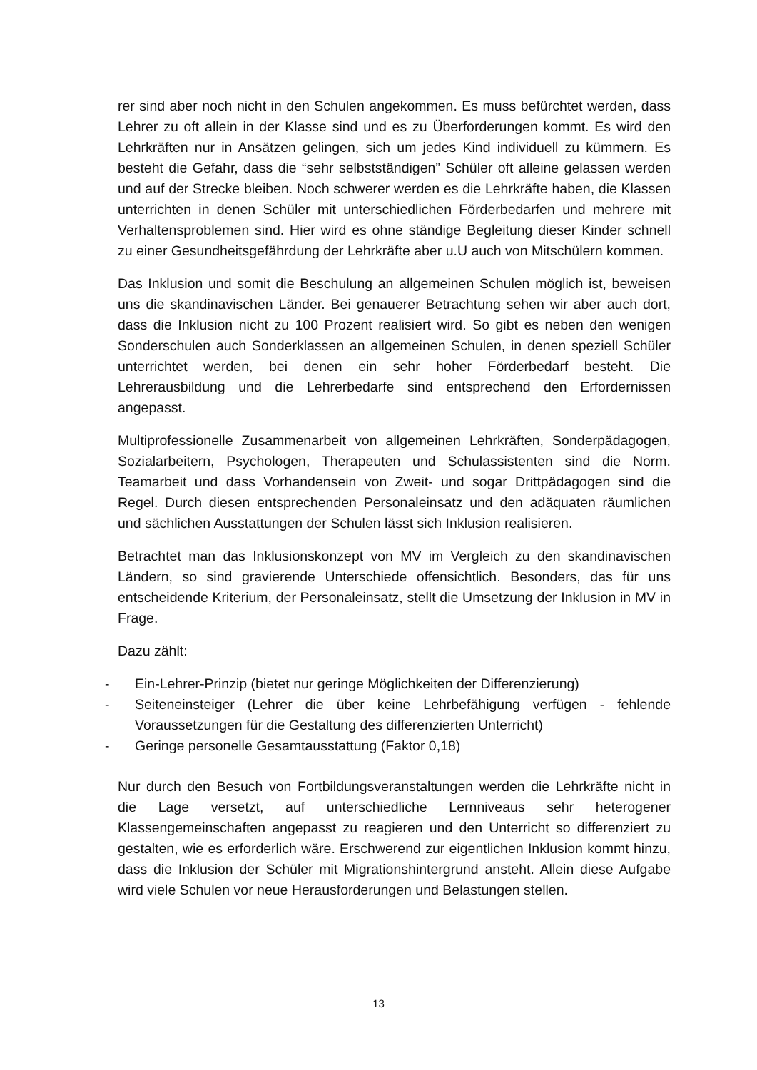rer sind aber noch nicht in den Schulen angekommen. Es muss befürchtet werden, dass Lehrer zu oft allein in der Klasse sind und es zu Überforderungen kommt. Es wird den Lehrkräften nur in Ansätzen gelingen, sich um jedes Kind individuell zu kümmern. Es besteht die Gefahr, dass die “sehr selbstständigen” Schüler oft alleine gelassen werden und auf der Strecke bleiben. Noch schwerer werden es die Lehrkräfte haben, die Klassen unterrichten in denen Schüler mit unterschiedlichen Förderbedarfen und mehrere mit Verhaltensproblemen sind. Hier wird es ohne ständige Begleitung dieser Kinder schnell zu einer Gesundheitsgefährdung der Lehrkräfte aber u.U auch von Mitschülern kommen.
Das Inklusion und somit die Beschulung an allgemeinen Schulen möglich ist, beweisen uns die skandinavischen Länder. Bei genauerer Betrachtung sehen wir aber auch dort, dass die Inklusion nicht zu 100 Prozent realisiert wird. So gibt es neben den wenigen Sonderschulen auch Sonderklassen an allgemeinen Schulen, in denen speziell Schüler unterrichtet werden, bei denen ein sehr hoher Förderbedarf besteht. Die Lehrerausbildung und die Lehrerbedarfe sind entsprechend den Erfordernissen angepasst.
Multiprofessionelle Zusammenarbeit von allgemeinen Lehrkräften, Sonderpädagogen, Sozialarbeitern, Psychologen, Therapeuten und Schulassistenten sind die Norm. Teamarbeit und dass Vorhandensein von Zweit- und sogar Drittpädagogen sind die Regel. Durch diesen entsprechenden Personaleinsatz und den adäquaten räumlichen und sächlichen Ausstattungen der Schulen lässt sich Inklusion realisieren.
Betrachtet man das Inklusionskonzept von MV im Vergleich zu den skandinavischen Ländern, so sind gravierende Unterschiede offensichtlich. Besonders, das für uns entscheidende Kriterium, der Personaleinsatz, stellt die Umsetzung der Inklusion in MV in Frage.
Dazu zählt:
- Ein-Lehrer-Prinzip (bietet nur geringe Möglichkeiten der Differenzierung)
- Seiteneinsteiger (Lehrer die über keine Lehrbefähigung verfügen - fehlende Voraussetzungen für die Gestaltung des differenzierten Unterricht)
- Geringe personelle Gesamtausstattung (Faktor 0,18)
Nur durch den Besuch von Fortbildungsveranstaltungen werden die Lehrkräfte nicht in die Lage versetzt, auf unterschiedliche Lernniveaus sehr heterogener Klassengemeinschaften angepasst zu reagieren und den Unterricht so differenziert zu gestalten, wie es erforderlich wäre. Erschwerend zur eigentlichen Inklusion kommt hinzu, dass die Inklusion der Schüler mit Migrationshintergrund ansteht. Allein diese Aufgabe wird viele Schulen vor neue Herausforderungen und Belastungen stellen.
13